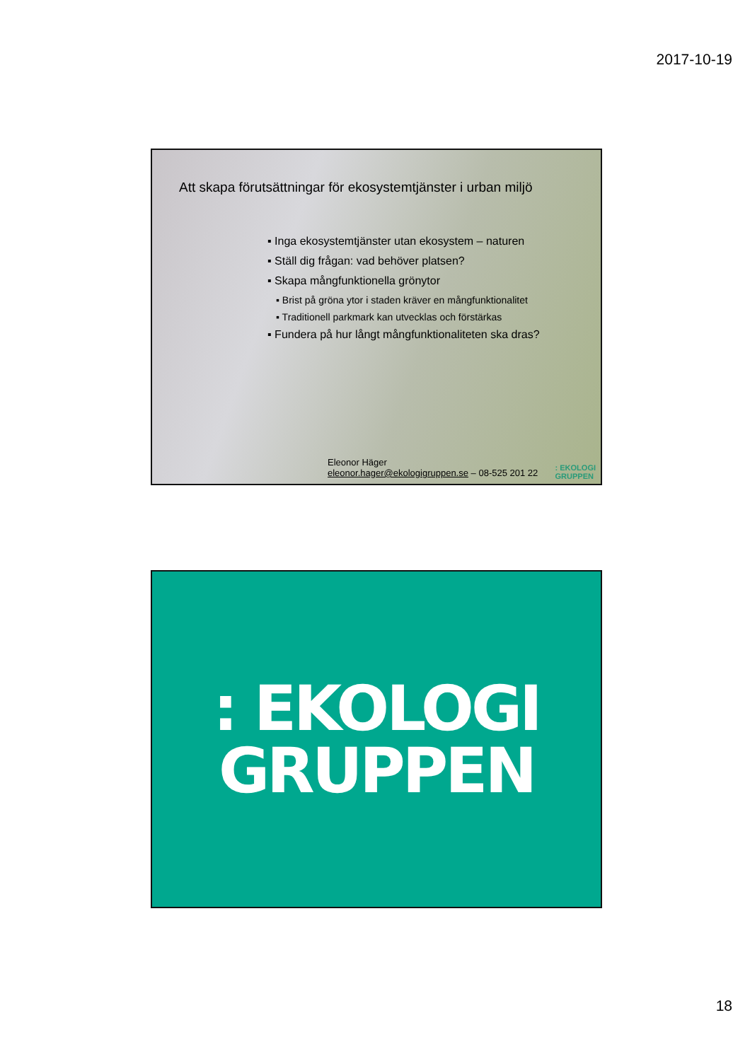2017-10-19
Att skapa förutsättningar för ekosystemtjänster i urban miljö
▪ Inga ekosystemtjänster utan ekosystem – naturen
▪ Ställ dig frågan: vad behöver platsen?
▪ Skapa mångfunktionella grönytor
▪ Brist på gröna ytor i staden kräver en mångfunktionalitet
▪ Traditionell parkmark kan utvecklas och förstärkas
▪ Fundera på hur långt mångfunktionaliteten ska dras?
Eleonor Häger
eleonor.hager@ekologigruppen.se – 08-525 201 22
: EKOLOGI
GRUPPEN
: EKOLOGI
GRUPPEN
18